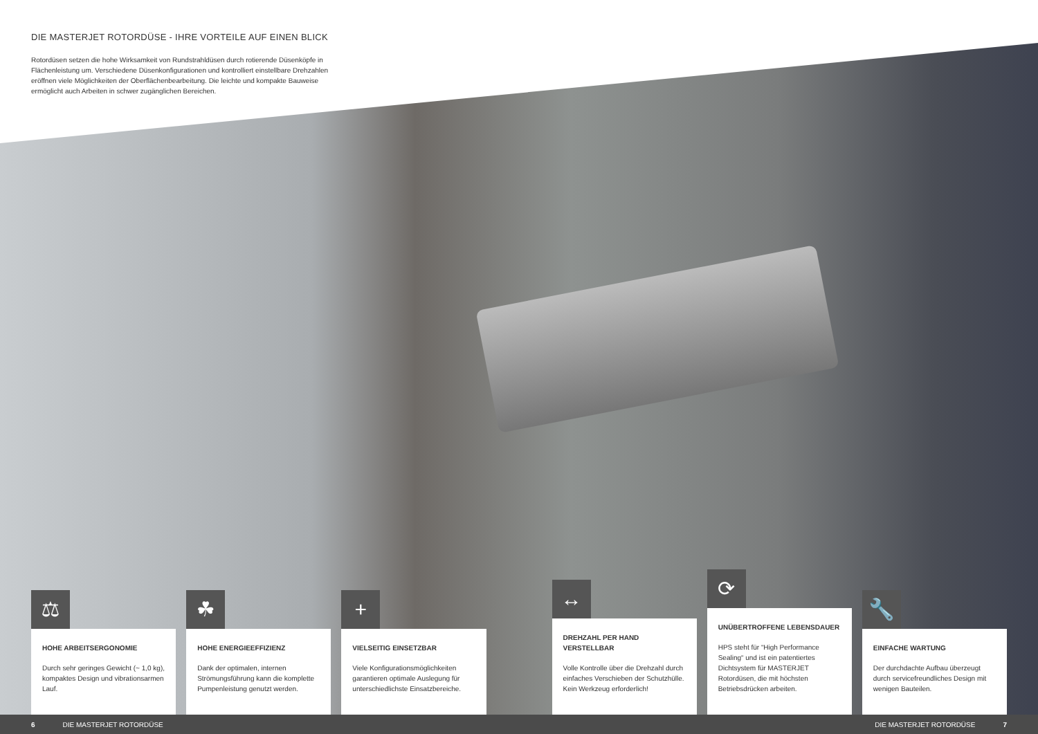DIE MASTERJET ROTORDÜSE - IHRE VORTEILE AUF EINEN BLICK
Rotordüsen setzen die hohe Wirksamkeit von Rundstrahldüsen durch rotierende Düsenköpfe in Flächenleistung um. Verschiedene Düsenkonfigurationen und kontrolliert einstellbare Drehzahlen eröffnen viele Möglichkeiten der Oberflächenbearbeitung. Die leichte und kompakte Bauweise ermöglicht auch Arbeiten in schwer zugänglichen Bereichen.
⚖
HOHE ARBEITSERGONOMIE
Durch sehr geringes Gewicht (~ 1,0 kg), kompaktes Design und vibrationsarmen Lauf.
☘
HOHE ENERGIEEFFIZIENZ
Dank der optimalen, internen Strömungsführung kann die komplette Pumpenleistung genutzt werden.
+
VIELSEITIG EINSETZBAR
Viele Konfigurationsmöglichkeiten garantieren optimale Auslegung für unterschiedlichste Einsatzbereiche.
↔
DREHZAHL PER HAND VERSTELLBAR
Volle Kontrolle über die Drehzahl durch einfaches Verschieben der Schutzhülle. Kein Werkzeug erforderlich!
⟳
UNÜBERTROFFENE LEBENSDAUER
HPS steht für “High Performance Sealing“ und ist ein patentiertes Dichtsystem für MASTERJET Rotordüsen, die mit höchsten Betriebsdrücken arbeiten.
🔧
EINFACHE WARTUNG
Der durchdachte Aufbau überzeugt durch servicefreundliches Design mit wenigen Bauteilen.
6 DIE MASTERJET ROTORDÜSE DIE MASTERJET ROTORDÜSE 7